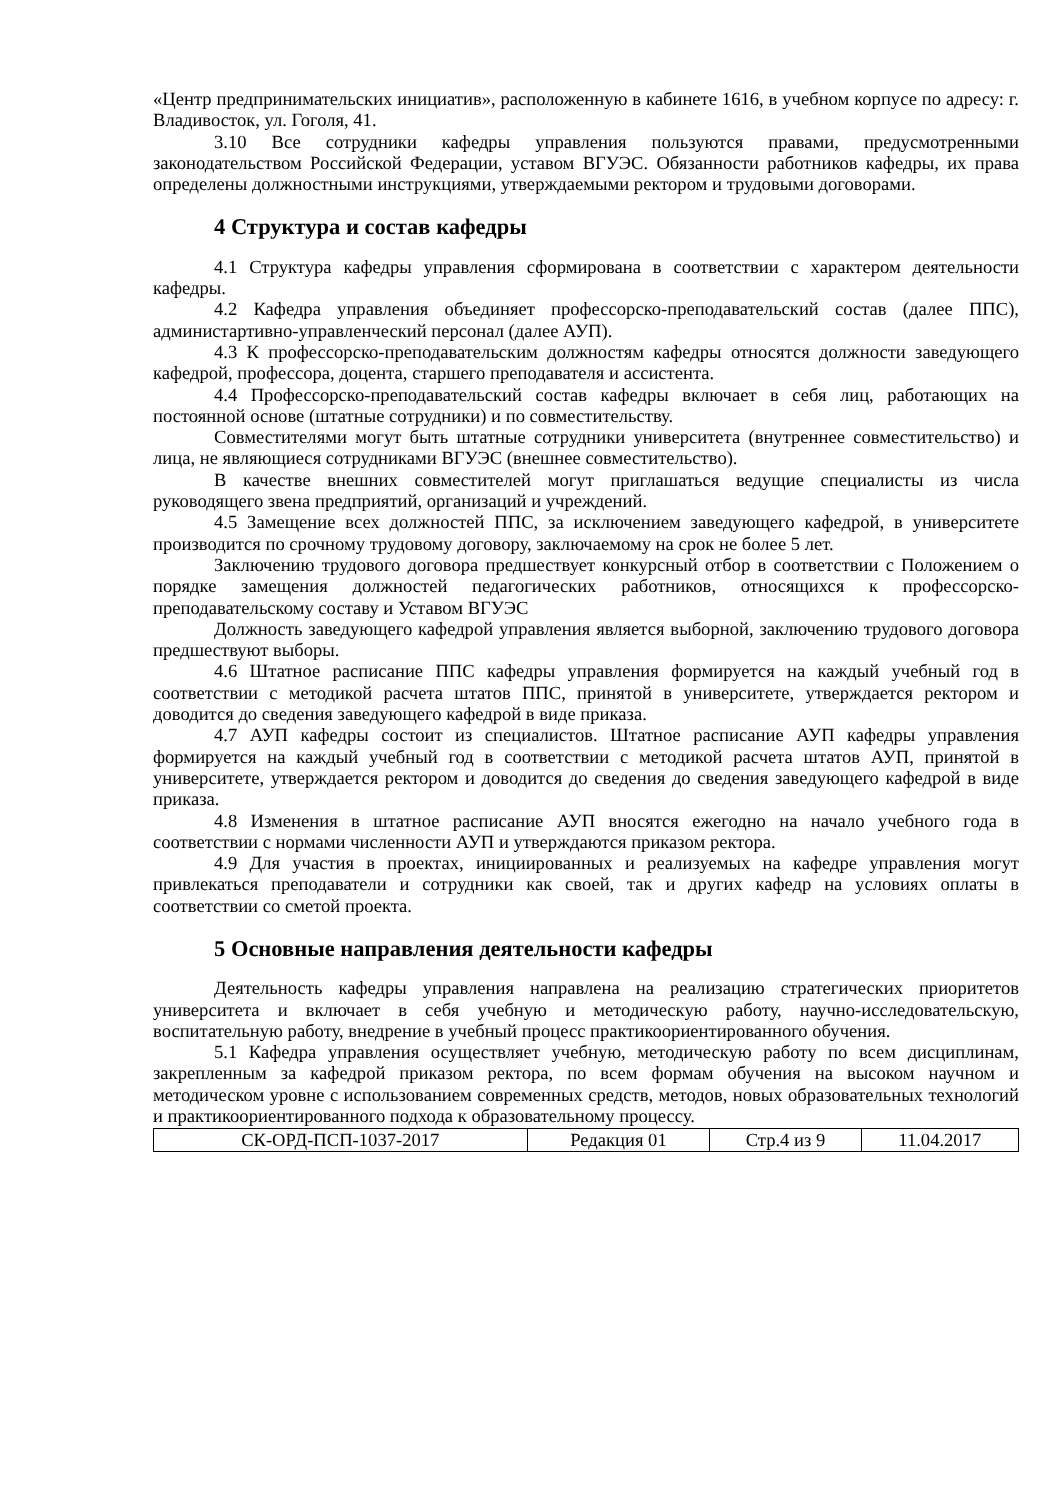«Центр предпринимательских инициатив», расположенную в кабинете 1616, в учебном корпусе по адресу: г. Владивосток, ул. Гоголя, 41.
3.10 Все сотрудники кафедры управления пользуются правами, предусмотренными законодательством Российской Федерации, уставом ВГУЭС. Обязанности работников кафедры, их права определены должностными инструкциями, утверждаемыми ректором и трудовыми договорами.
4 Структура и состав кафедры
4.1 Структура кафедры управления сформирована в соответствии с характером деятельности кафедры.
4.2 Кафедра управления объединяет профессорско-преподавательский состав (далее ППС), администартивно-управленческий персонал (далее АУП).
4.3 К профессорско-преподавательским должностям кафедры относятся должности заведующего кафедрой, профессора, доцента, старшего преподавателя и ассистента.
4.4 Профессорско-преподавательский состав кафедры включает в себя лиц, работающих на постоянной основе (штатные сотрудники) и по совместительству.
Совместителями могут быть штатные сотрудники университета (внутреннее совместительство) и лица, не являющиеся сотрудниками ВГУЭС (внешнее совместительство).
В качестве внешних совместителей могут приглашаться ведущие специалисты из числа руководящего звена предприятий, организаций и учреждений.
4.5 Замещение всех должностей ППС, за исключением заведующего кафедрой, в университете производится по срочному трудовому договору, заключаемому на срок не более 5 лет.
Заключению трудового договора предшествует конкурсный отбор в соответствии с Положением о порядке замещения должностей педагогических работников, относящихся к профессорско-преподавательскому составу и Уставом ВГУЭС
Должность заведующего кафедрой управления является выборной, заключению трудового договора предшествуют выборы.
4.6 Штатное расписание ППС кафедры управления формируется на каждый учебный год в соответствии с методикой расчета штатов ППС, принятой в университете, утверждается ректором и доводится до сведения заведующего кафедрой в виде приказа.
4.7 АУП кафедры состоит из специалистов. Штатное расписание АУП кафедры управления формируется на каждый учебный год в соответствии с методикой расчета штатов АУП, принятой в университете, утверждается ректором и доводится до сведения до сведения заведующего кафедрой в виде приказа.
4.8 Изменения в штатное расписание АУП вносятся ежегодно на начало учебного года в соответствии с нормами численности АУП и утверждаются приказом ректора.
4.9 Для участия в проектах, инициированных и реализуемых на кафедре управления могут привлекаться преподаватели и сотрудники как своей, так и других кафедр на условиях оплаты в соответствии со сметой проекта.
5 Основные направления деятельности кафедры
Деятельность кафедры управления направлена на реализацию стратегических приоритетов университета и включает в себя учебную и методическую работу, научно-исследовательскую, воспитательную работу, внедрение в учебный процесс практикоориентированного обучения.
5.1 Кафедра управления осуществляет учебную, методическую работу по всем дисциплинам, закрепленным за кафедрой приказом ректора, по всем формам обучения на высоком научном и методическом уровне с использованием современных средств, методов, новых образовательных технологий и практикоориентированного подхода к образовательному процессу.
| СК-ОРД-ПСП-1037-2017 | Редакция 01 | Стр.4 из 9 | 11.04.2017 |